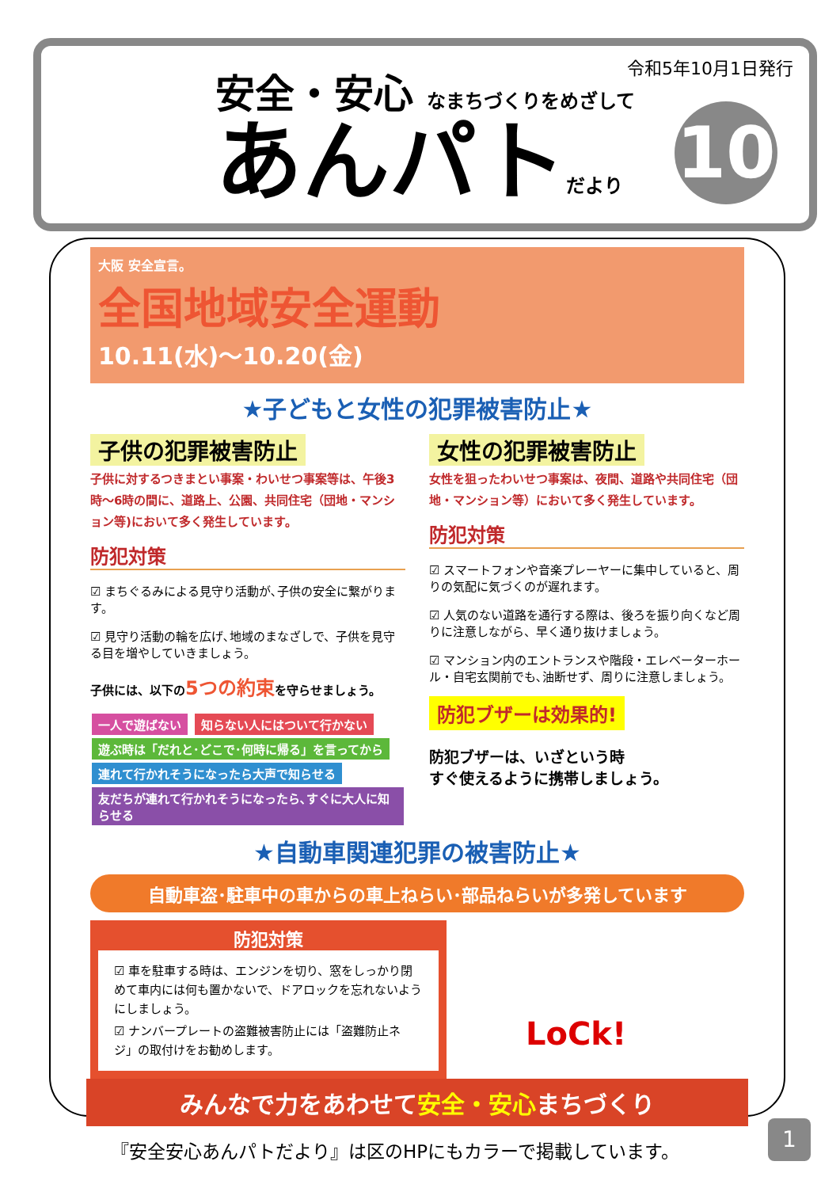令和5年10月1日発行
安全・安心 なまちづくりをめざして
あんパトだより
10
大阪 安全宣言。
全国地域安全運動
10.11(水)～10.20(金)
★子どもと女性の犯罪被害防止★
子供の犯罪被害防止
子供に対するつきまとい事案・わいせつ事案等は、午後3時～6時の間に、道路上、公園、共同住宅（団地・マンション等)において多く発生しています。
防犯対策
☑ まちぐるみによる見守り活動が､子供の安全に繋がります。
☑ 見守り活動の輪を広げ､地域のまなざしで、子供を見守る目を増やしていきましょう。
子供には、以下の5つの約束を守らせましょう。
一人で遊ばない 知らない人にはついて行かない
遊ぶ時は「だれと･どこで･何時に帰る」を言ってから
連れて行かれそうになったら大声で知らせる
友だちが連れて行かれそうになったら､すぐに大人に知らせる
女性の犯罪被害防止
女性を狙ったわいせつ事案は、夜間、道路や共同住宅（団地・マンション等）において多く発生しています。
防犯対策
☑ スマートフォンや音楽プレーヤーに集中していると、周りの気配に気づくのが遅れます。
☑ 人気のない道路を通行する際は、後ろを振り向くなど周りに注意しながら、早く通り抜けましょう。
☑ マンション内のエントランスや階段・エレベーターホール・自宅玄関前でも､油断せず、周りに注意しましょう。
防犯ブザーは効果的!
防犯ブザーは、いざという時
すぐ使えるように携帯しましょう。
★自動車関連犯罪の被害防止★
自動車盗･駐車中の車からの車上ねらい･部品ねらいが多発しています
防犯対策
☑ 車を駐車する時は、エンジンを切り、窓をしっかり閉めて車内には何も置かないで、ドアロックを忘れないようにしましょう。
☑ ナンバープレートの盗難被害防止には「盗難防止ネジ」の取付けをお勧めします。
LoCk!
みんなで力をあわせて安全・安心まちづくり
『安全安心あんパトだより』は区のHPにもカラーで掲載しています。
1